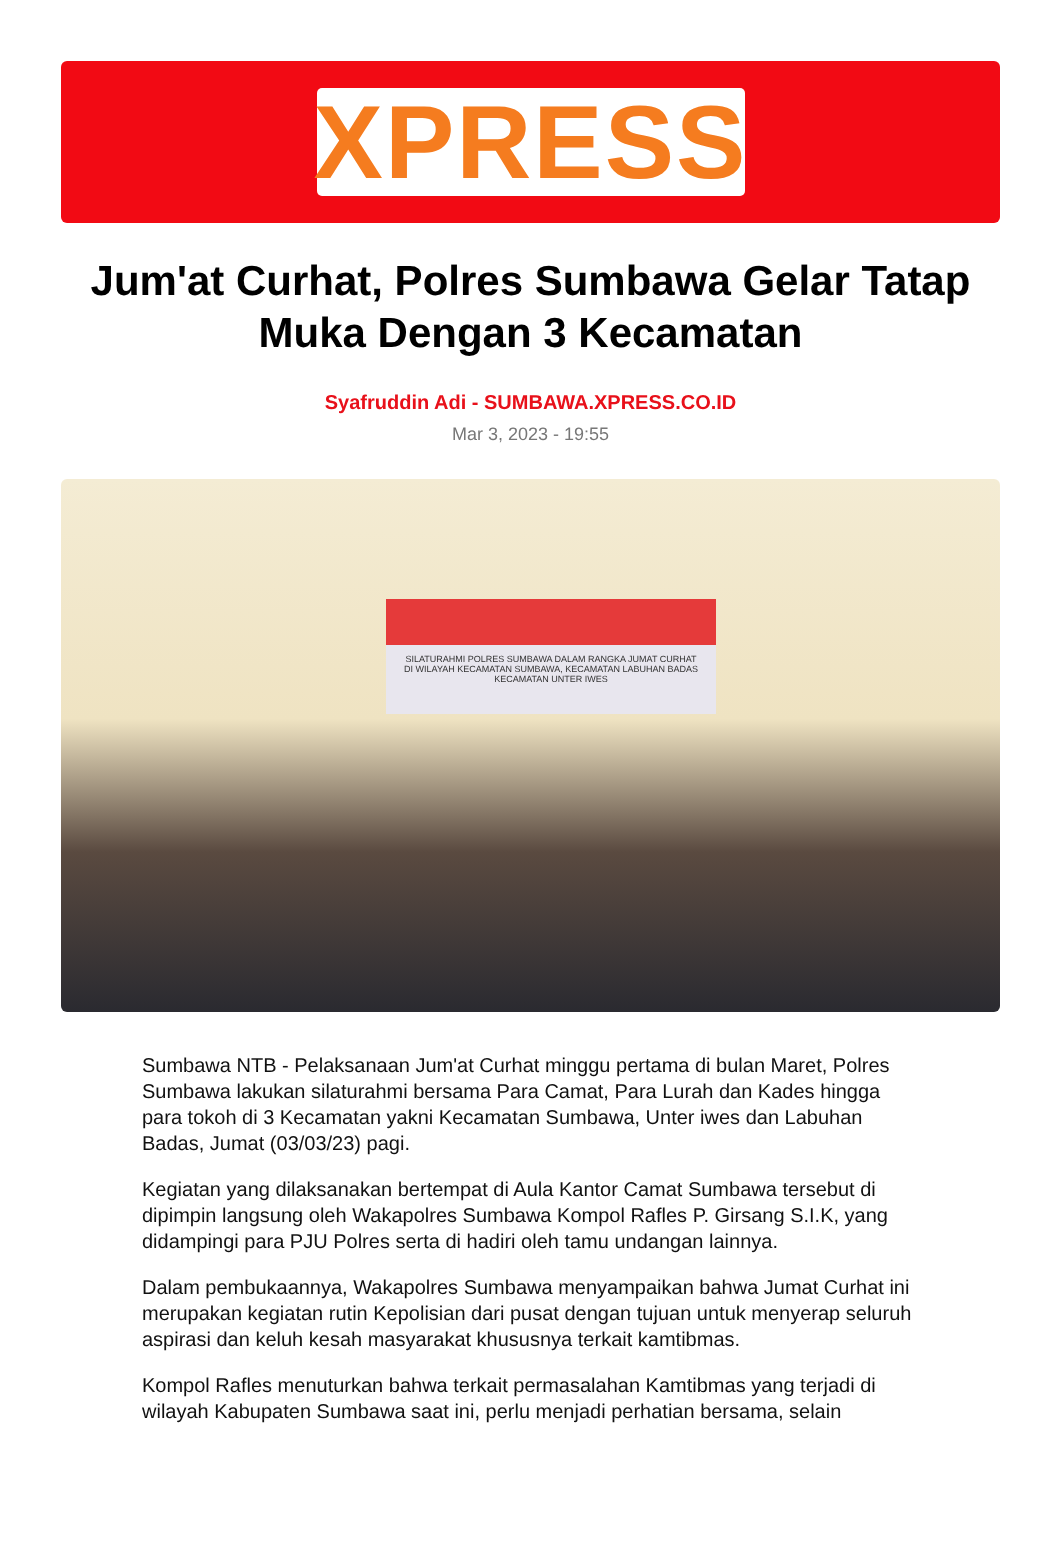XPRESS
Jum'at Curhat, Polres Sumbawa Gelar Tatap Muka Dengan 3 Kecamatan
Syafruddin Adi - SUMBAWA.XPRESS.CO.ID
Mar 3, 2023 - 19:55
SILATURAHMI POLRES SUMBAWA DALAM RANGKA JUMAT CURHAT
DI WILAYAH KECAMATAN SUMBAWA, KECAMATAN LABUHAN BADAS KECAMATAN UNTER IWES
Sumbawa NTB - Pelaksanaan Jum'at Curhat minggu pertama di bulan Maret, Polres Sumbawa lakukan silaturahmi bersama Para Camat, Para Lurah dan Kades hingga para tokoh di 3 Kecamatan yakni Kecamatan Sumbawa, Unter iwes dan Labuhan Badas, Jumat (03/03/23) pagi.
Kegiatan yang dilaksanakan bertempat di Aula Kantor Camat Sumbawa tersebut di dipimpin langsung oleh Wakapolres Sumbawa Kompol Rafles P. Girsang S.I.K, yang didampingi para PJU Polres serta di hadiri oleh tamu undangan lainnya.
Dalam pembukaannya, Wakapolres Sumbawa menyampaikan bahwa Jumat Curhat ini merupakan kegiatan rutin Kepolisian dari pusat dengan tujuan untuk menyerap seluruh aspirasi dan keluh kesah masyarakat khususnya terkait kamtibmas.
Kompol Rafles menuturkan bahwa terkait permasalahan Kamtibmas yang terjadi di wilayah Kabupaten Sumbawa saat ini, perlu menjadi perhatian bersama, selain